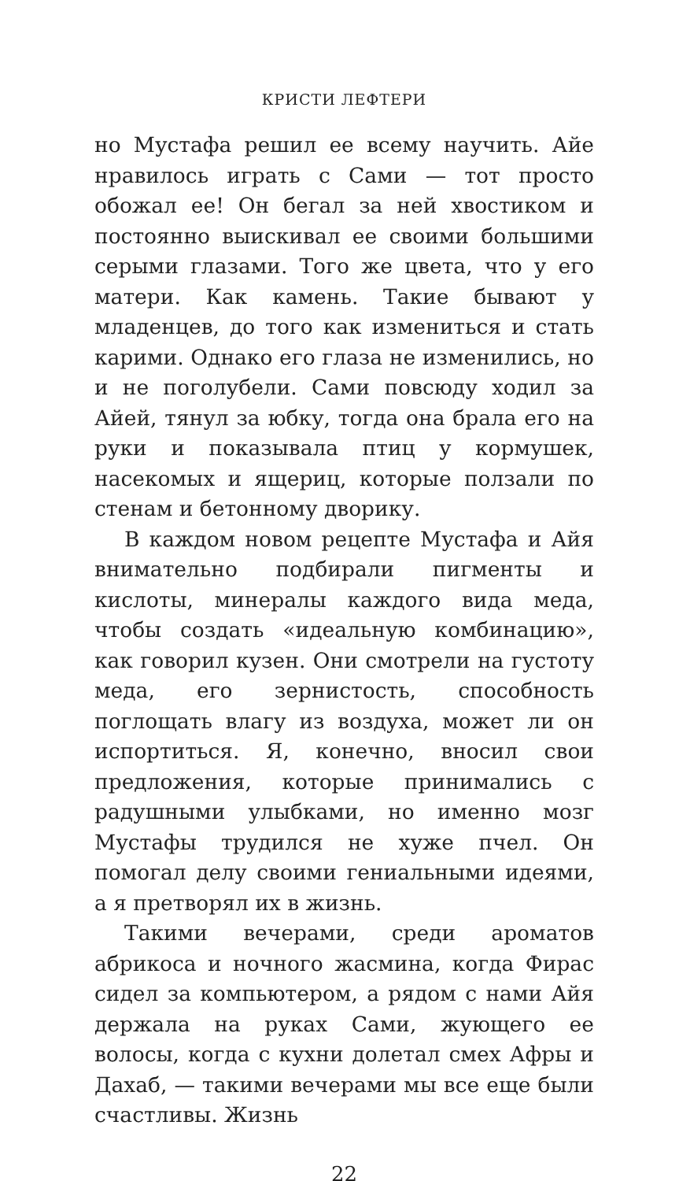КРИСТИ ЛЕФТЕРИ
но Мустафа решил ее всему научить. Айе нравилось играть с Сами — тот просто обожал ее! Он бегал за ней хвостиком и постоянно выискивал ее своими большими серыми глазами. Того же цвета, что у его матери. Как камень. Такие бывают у младенцев, до того как измениться и стать карими. Однако его глаза не изменились, но и не поголубели. Сами повсюду ходил за Айей, тянул за юбку, тогда она брала его на руки и показывала птиц у кормушек, насекомых и ящериц, которые ползали по стенам и бетонному дворику.
В каждом новом рецепте Мустафа и Айя внимательно подбирали пигменты и кислоты, минералы каждого вида меда, чтобы создать «идеальную комбинацию», как говорил кузен. Они смотрели на густоту меда, его зернистость, способность поглощать влагу из воздуха, может ли он испортиться. Я, конечно, вносил свои предложения, которые принимались с радушными улыбками, но именно мозг Мустафы трудился не хуже пчел. Он помогал делу своими гениальными идеями, а я претворял их в жизнь.
Такими вечерами, среди ароматов абрикоса и ночного жасмина, когда Фирас сидел за компьютером, а рядом с нами Айя держала на руках Сами, жующего ее волосы, когда с кухни долетал смех Афры и Дахаб, — такими вечерами мы все еще были счастливы. Жизнь
22